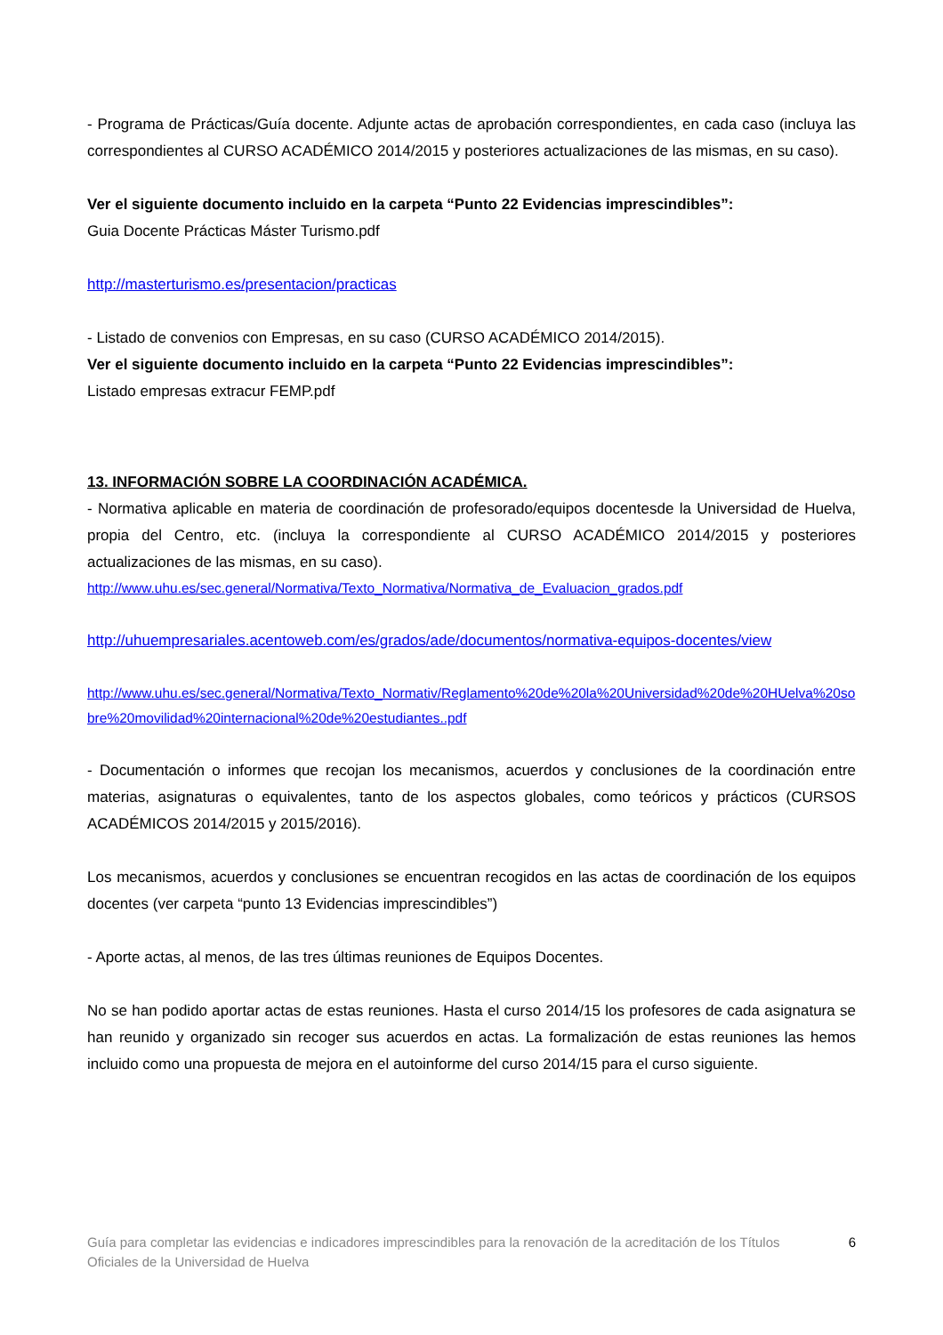- Programa de Prácticas/Guía docente. Adjunte actas de aprobación correspondientes, en cada caso (incluya las correspondientes al CURSO ACADÉMICO 2014/2015 y posteriores actualizaciones de las mismas, en su caso).
Ver el siguiente documento incluido en la carpeta “Punto 22 Evidencias imprescindibles”:
Guia Docente Prácticas Máster Turismo.pdf
http://masterturismo.es/presentacion/practicas
- Listado de convenios con Empresas, en su caso (CURSO ACADÉMICO 2014/2015).
Ver el siguiente documento incluido en la carpeta “Punto 22 Evidencias imprescindibles”:
Listado empresas extracur FEMP.pdf
13. INFORMACIÓN SOBRE LA COORDINACIÓN ACADÉMICA.
- Normativa aplicable en materia de coordinación de profesorado/equipos docentesde la Universidad de Huelva, propia del Centro, etc. (incluya la correspondiente al CURSO ACADÉMICO 2014/2015 y posteriores actualizaciones de las mismas, en su caso).
http://www.uhu.es/sec.general/Normativa/Texto_Normativa/Normativa_de_Evaluacion_grados.pdf
http://uhuempresariales.acentoweb.com/es/grados/ade/documentos/normativa-equipos-docentes/view
http://www.uhu.es/sec.general/Normativa/Texto_Normativ/Reglamento%20de%20la%20Universidad%20de%20HUelva%20sobre%20movilidad%20internacional%20de%20estudiantes..pdf
- Documentación o informes que recojan los mecanismos, acuerdos y conclusiones de la coordinación entre materias, asignaturas o equivalentes, tanto de los aspectos globales, como teóricos y prácticos (CURSOS ACADÉMICOS 2014/2015 y 2015/2016).
Los mecanismos, acuerdos y conclusiones se encuentran recogidos en las actas de coordinación de los equipos docentes (ver carpeta “punto 13 Evidencias imprescindibles”)
- Aporte actas, al menos, de las tres últimas reuniones de Equipos Docentes.
No se han podido aportar actas de estas reuniones. Hasta el curso 2014/15 los profesores de cada asignatura se han reunido y organizado sin recoger sus acuerdos en actas. La formalización de estas reuniones las hemos incluido como una propuesta de mejora en el autoinforme del curso 2014/15 para el curso siguiente.
Guía para completar las evidencias e indicadores imprescindibles para la renovación de la acreditación de los Títulos Oficiales de la Universidad de Huelva 6